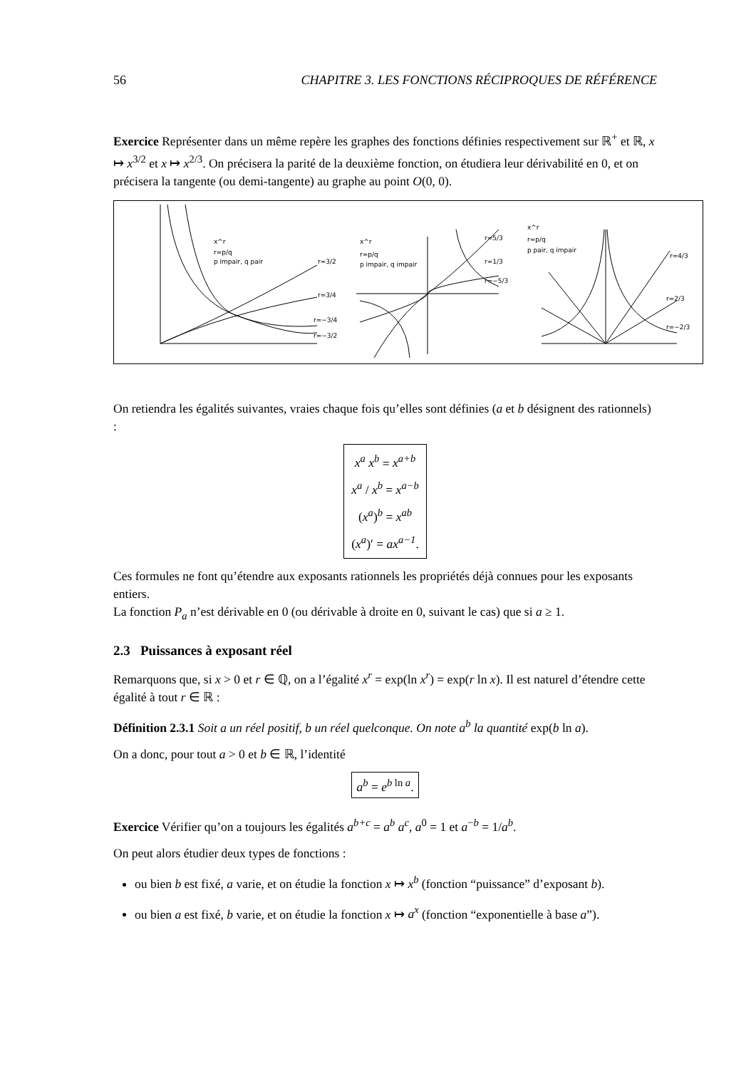56 CHAPITRE 3. LES FONCTIONS RÉCIPROQUES DE RÉFÉRENCE
Exercice Représenter dans un même repère les graphes des fonctions définies respectivement sur ℝ<sup>+</sup> et ℝ, x ↦ x<sup>3/2</sup> et x ↦ x<sup>2/3</sup>. On précisera la parité de la deuxième fonction, on étudiera leur dérivabilité en 0, et on précisera la tangente (ou demi-tangente) au graphe au point O(0, 0).
x^r
r=p/q
p impair, q pair
r=3/2
r=3/4
r=−3/4
r=−3/2
x^r
r=p/q
p impair, q impair
r=5/3
r=1/3
r=−5/3
x^r
r=p/q
p pair, q impair
r=4/3
r=2/3
r=−2/3
On retiendra les égalités suivantes, vraies chaque fois qu’elles sont définies (a et b désignent des rationnels) :
x<sup>a</sup> x<sup>b</sup> = x<sup>a+b</sup>
x<sup>a</sup> / x<sup>b</sup> = x<sup>a−b</sup>
(x<sup>a</sup>)<sup>b</sup> = x<sup>ab</sup>
(x<sup>a</sup>)′ = ax<sup>a−1</sup>.
Ces formules ne font qu’étendre aux exposants rationnels les propriétés déjà connues pour les exposants entiers.
La fonction P<sub>a</sub> n’est dérivable en 0 (ou dérivable à droite en 0, suivant le cas) que si a ≥ 1.
2.3 Puissances à exposant réel
Remarquons que, si x > 0 et r ∈ ℚ, on a l’égalité x<sup>r</sup> = exp(ln x<sup>r</sup>) = exp(r ln x). Il est naturel d’étendre cette égalité à tout r ∈ ℝ :
Définition 2.3.1 Soit a un réel positif, b un réel quelconque. On note a<sup>b</sup> la quantité exp(b ln a).
On a donc, pour tout a > 0 et b ∈ ℝ, l’identité
a<sup>b</sup> = e<sup>b</sup><sup>ln a</sup>.
Exercice Vérifier qu’on a toujours les égalités a<sup>b+c</sup> = a<sup>b</sup> a<sup>c</sup>, a<sup>0</sup> = 1 et a<sup>−b</sup> = 1/a<sup>b</sup>.
On peut alors étudier deux types de fonctions :
ou bien b est fixé, a varie, et on étudie la fonction x ↦ x<sup>b</sup> (fonction “puissance” d’exposant b).
ou bien a est fixé, b varie, et on étudie la fonction x ↦ a<sup>x</sup> (fonction “exponentielle à base a”).